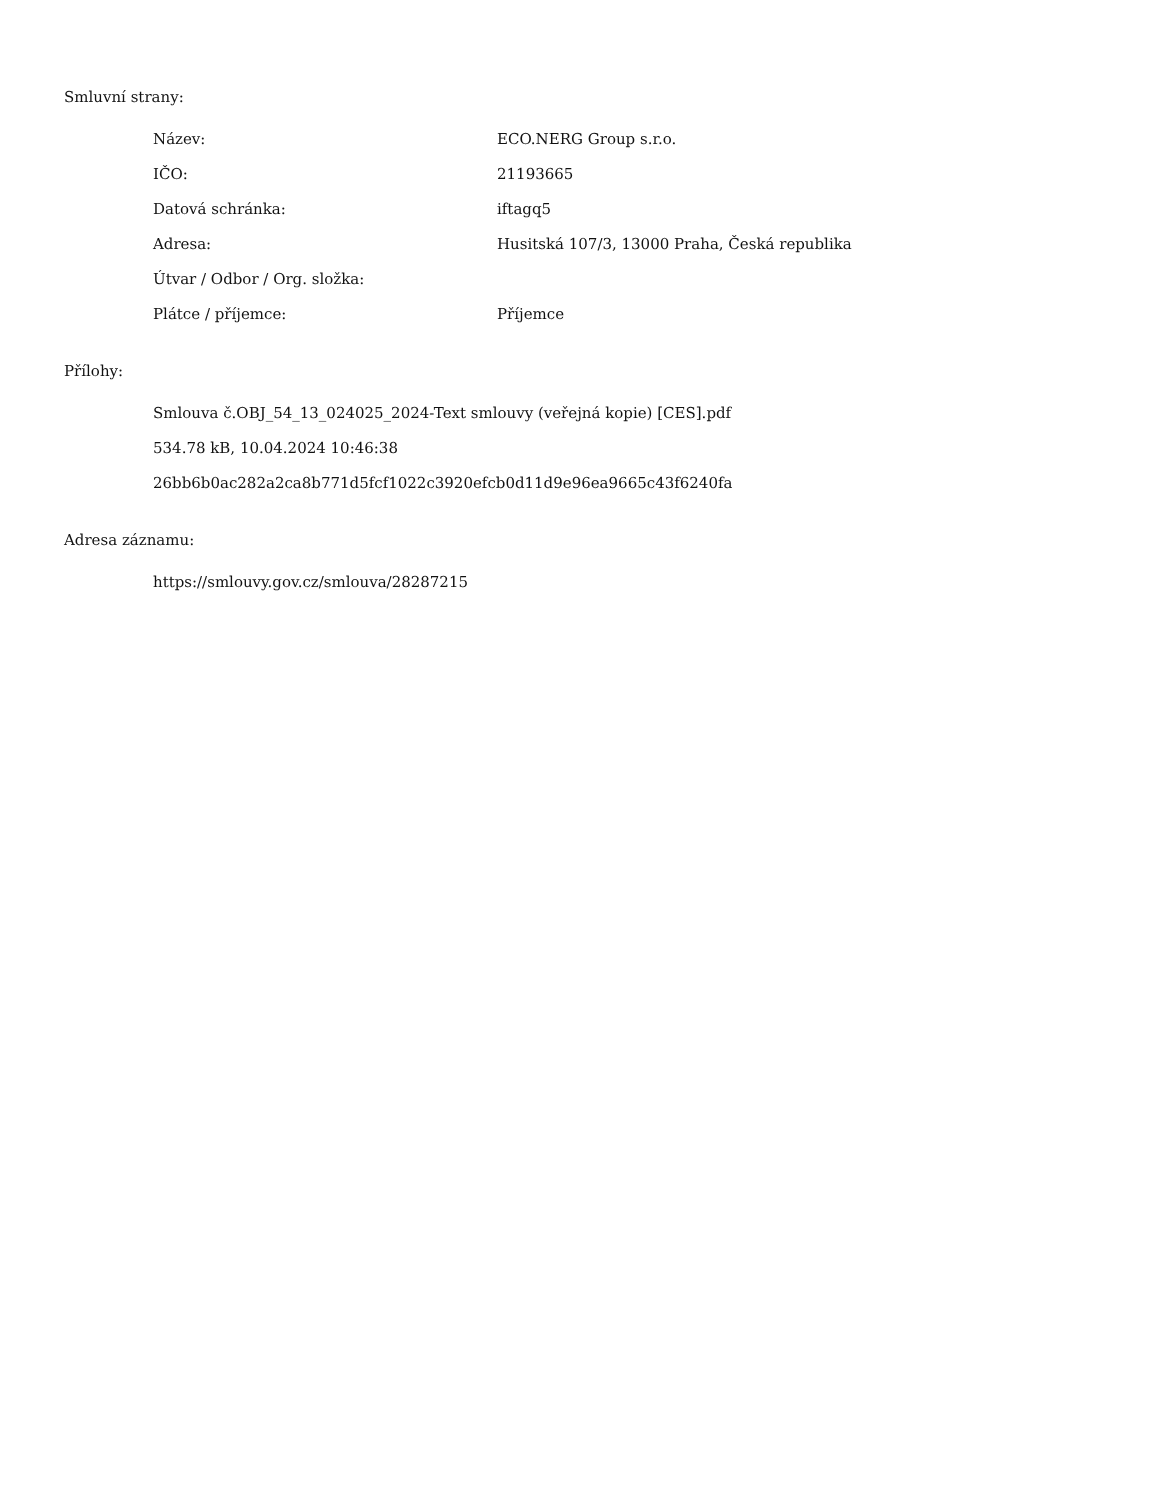Smluvní strany:
| Název: | ECO.NERG Group s.r.o. |
| IČO: | 21193665 |
| Datová schránka: | iftagq5 |
| Adresa: | Husitská 107/3, 13000 Praha, Česká republika |
| Útvar / Odbor / Org. složka: | |
| Plátce / příjemce: | Příjemce |
Přílohy:
Smlouva č.OBJ_54_13_024025_2024-Text smlouvy (veřejná kopie) [CES].pdf
534.78 kB, 10.04.2024 10:46:38
26bb6b0ac282a2ca8b771d5fcf1022c3920efcb0d11d9e96ea9665c43f6240fa
Adresa záznamu:
https://smlouvy.gov.cz/smlouva/28287215